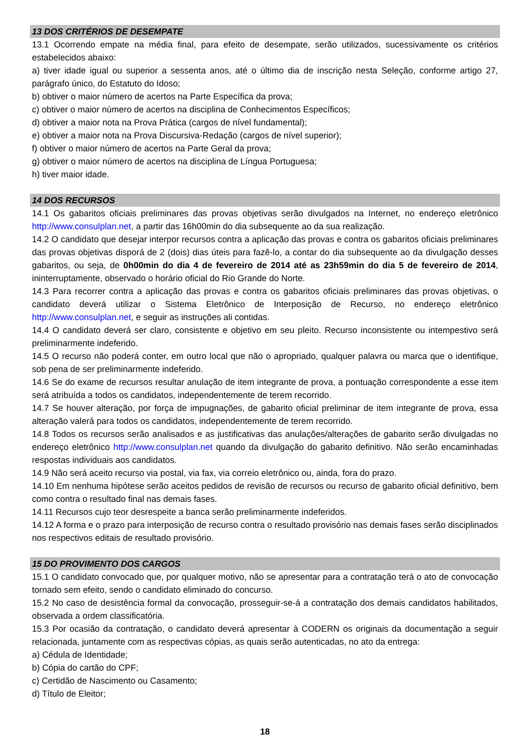13 DOS CRITÉRIOS DE DESEMPATE
13.1 Ocorrendo empate na média final, para efeito de desempate, serão utilizados, sucessivamente os critérios estabelecidos abaixo:
a) tiver idade igual ou superior a sessenta anos, até o último dia de inscrição nesta Seleção, conforme artigo 27, parágrafo único, do Estatuto do Idoso;
b) obtiver o maior número de acertos na Parte Específica da prova;
c) obtiver o maior número de acertos na disciplina de Conhecimentos Específicos;
d) obtiver a maior nota na Prova Prática (cargos de nível fundamental);
e) obtiver a maior nota na Prova Discursiva-Redação (cargos de nível superior);
f) obtiver o maior número de acertos na Parte Geral da prova;
g) obtiver o maior número de acertos na disciplina de Língua Portuguesa;
h) tiver maior idade.
14 DOS RECURSOS
14.1 Os gabaritos oficiais preliminares das provas objetivas serão divulgados na Internet, no endereço eletrônico http://www.consulplan.net, a partir das 16h00min do dia subsequente ao da sua realização.
14.2 O candidato que desejar interpor recursos contra a aplicação das provas e contra os gabaritos oficiais preliminares das provas objetivas disporá de 2 (dois) dias úteis para fazê-lo, a contar do dia subsequente ao da divulgação desses gabaritos, ou seja, de 0h00min do dia 4 de fevereiro de 2014 até as 23h59min do dia 5 de fevereiro de 2014, ininterruptamente, observado o horário oficial do Rio Grande do Norte.
14.3 Para recorrer contra a aplicação das provas e contra os gabaritos oficiais preliminares das provas objetivas, o candidato deverá utilizar o Sistema Eletrônico de Interposição de Recurso, no endereço eletrônico http://www.consulplan.net, e seguir as instruções ali contidas.
14.4 O candidato deverá ser claro, consistente e objetivo em seu pleito. Recurso inconsistente ou intempestivo será preliminarmente indeferido.
14.5 O recurso não poderá conter, em outro local que não o apropriado, qualquer palavra ou marca que o identifique, sob pena de ser preliminarmente indeferido.
14.6 Se do exame de recursos resultar anulação de item integrante de prova, a pontuação correspondente a esse item será atribuída a todos os candidatos, independentemente de terem recorrido.
14.7 Se houver alteração, por força de impugnações, de gabarito oficial preliminar de item integrante de prova, essa alteração valerá para todos os candidatos, independentemente de terem recorrido.
14.8 Todos os recursos serão analisados e as justificativas das anulações/alterações de gabarito serão divulgadas no endereço eletrônico http://www.consulplan.net quando da divulgação do gabarito definitivo. Não serão encaminhadas respostas individuais aos candidatos.
14.9 Não será aceito recurso via postal, via fax, via correio eletrônico ou, ainda, fora do prazo.
14.10 Em nenhuma hipótese serão aceitos pedidos de revisão de recursos ou recurso de gabarito oficial definitivo, bem como contra o resultado final nas demais fases.
14.11 Recursos cujo teor desrespeite a banca serão preliminarmente indeferidos.
14.12 A forma e o prazo para interposição de recurso contra o resultado provisório nas demais fases serão disciplinados nos respectivos editais de resultado provisório.
15 DO PROVIMENTO DOS CARGOS
15.1 O candidato convocado que, por qualquer motivo, não se apresentar para a contratação terá o ato de convocação tornado sem efeito, sendo o candidato eliminado do concurso.
15.2 No caso de desistência formal da convocação, prosseguir-se-á a contratação dos demais candidatos habilitados, observada a ordem classificatória.
15.3 Por ocasião da contratação, o candidato deverá apresentar à CODERN os originais da documentação a seguir relacionada, juntamente com as respectivas cópias, as quais serão autenticadas, no ato da entrega:
a) Cédula de Identidade;
b) Cópia do cartão do CPF;
c) Certidão de Nascimento ou Casamento;
d) Título de Eleitor;
18